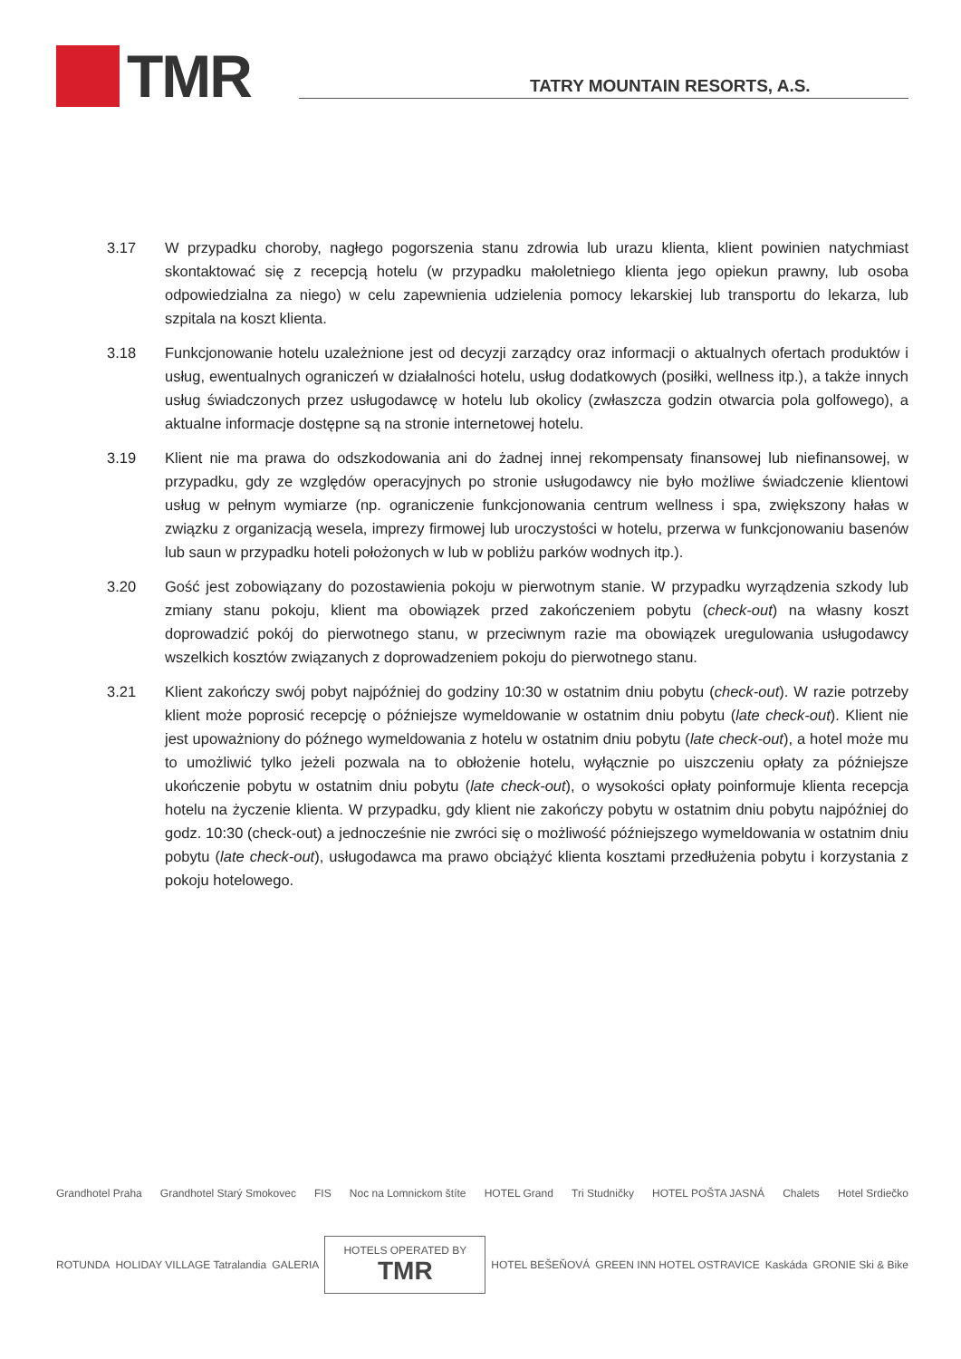TMR
TATRY MOUNTAIN RESORTS, A.S.
3.17 W przypadku choroby, nagłego pogorszenia stanu zdrowia lub urazu klienta, klient powinien natychmiast skontaktować się z recepcją hotelu (w przypadku małoletniego klienta jego opiekun prawny, lub osoba odpowiedzialna za niego) w celu zapewnienia udzielenia pomocy lekarskiej lub transportu do lekarza, lub szpitala na koszt klienta.
3.18 Funkcjonowanie hotelu uzależnione jest od decyzji zarządcy oraz informacji o aktualnych ofertach produktów i usług, ewentualnych ograniczeń w działalności hotelu, usług dodatkowych (posiłki, wellness itp.), a także innych usług świadczonych przez usługodawcę w hotelu lub okolicy (zwłaszcza godzin otwarcia pola golfowego), a aktualne informacje dostępne są na stronie internetowej hotelu.
3.19 Klient nie ma prawa do odszkodowania ani do żadnej innej rekompensaty finansowej lub niefinansowej, w przypadku, gdy ze względów operacyjnych po stronie usługodawcy nie było możliwe świadczenie klientowi usług w pełnym wymiarze (np. ograniczenie funkcjonowania centrum wellness i spa, zwiększony hałas w związku z organizacją wesela, imprezy firmowej lub uroczystości w hotelu, przerwa w funkcjonowaniu basenów lub saun w przypadku hoteli położonych w lub w pobliżu parków wodnych itp.).
3.20 Gość jest zobowiązany do pozostawienia pokoju w pierwotnym stanie. W przypadku wyrządzenia szkody lub zmiany stanu pokoju, klient ma obowiązek przed zakończeniem pobytu (check-out) na własny koszt doprowadzić pokój do pierwotnego stanu, w przeciwnym razie ma obowiązek uregulowania usługodawcy wszelkich kosztów związanych z doprowadzeniem pokoju do pierwotnego stanu.
3.21 Klient zakończy swój pobyt najpóźniej do godziny 10:30 w ostatnim dniu pobytu (check-out). W razie potrzeby klient może poprosić recepcję o późniejsze wymeldowanie w ostatnim dniu pobytu (late check-out). Klient nie jest upoważniony do późnego wymeldowania z hotelu w ostatnim dniu pobytu (late check-out), a hotel może mu to umożliwić tylko jeżeli pozwala na to obłożenie hotelu, wyłącznie po uiszczeniu opłaty za późniejsze ukończenie pobytu w ostatnim dniu pobytu (late check-out), o wysokości opłaty poinformuje klienta recepcja hotelu na życzenie klienta. W przypadku, gdy klient nie zakończy pobytu w ostatnim dniu pobytu najpóźniej do godz. 10:30 (check-out) a jednocześnie nie zwróci się o możliwość późniejszego wymeldowania w ostatnim dniu pobytu (late check-out), usługodawca ma prawo obciążyć klienta kosztami przedłużenia pobytu i korzystania z pokoju hotelowego.
Grandhotel Praha Grandhotel Starý Smokovec FIS Noc na Lomnickom štíte HOTEL Grand Tri Studničky HOTEL POŠTA JASNÁ Chalets Hotel Srdiečko
ROTUNDA HOLIDAY VILLAGE Tatralandia GALERIA HOTELS OPERATED BY
TMR HOTEL BEŠEŇOVÁ GREEN INN HOTEL OSTRAVICE Kaskáda GRONIE Ski & Bike